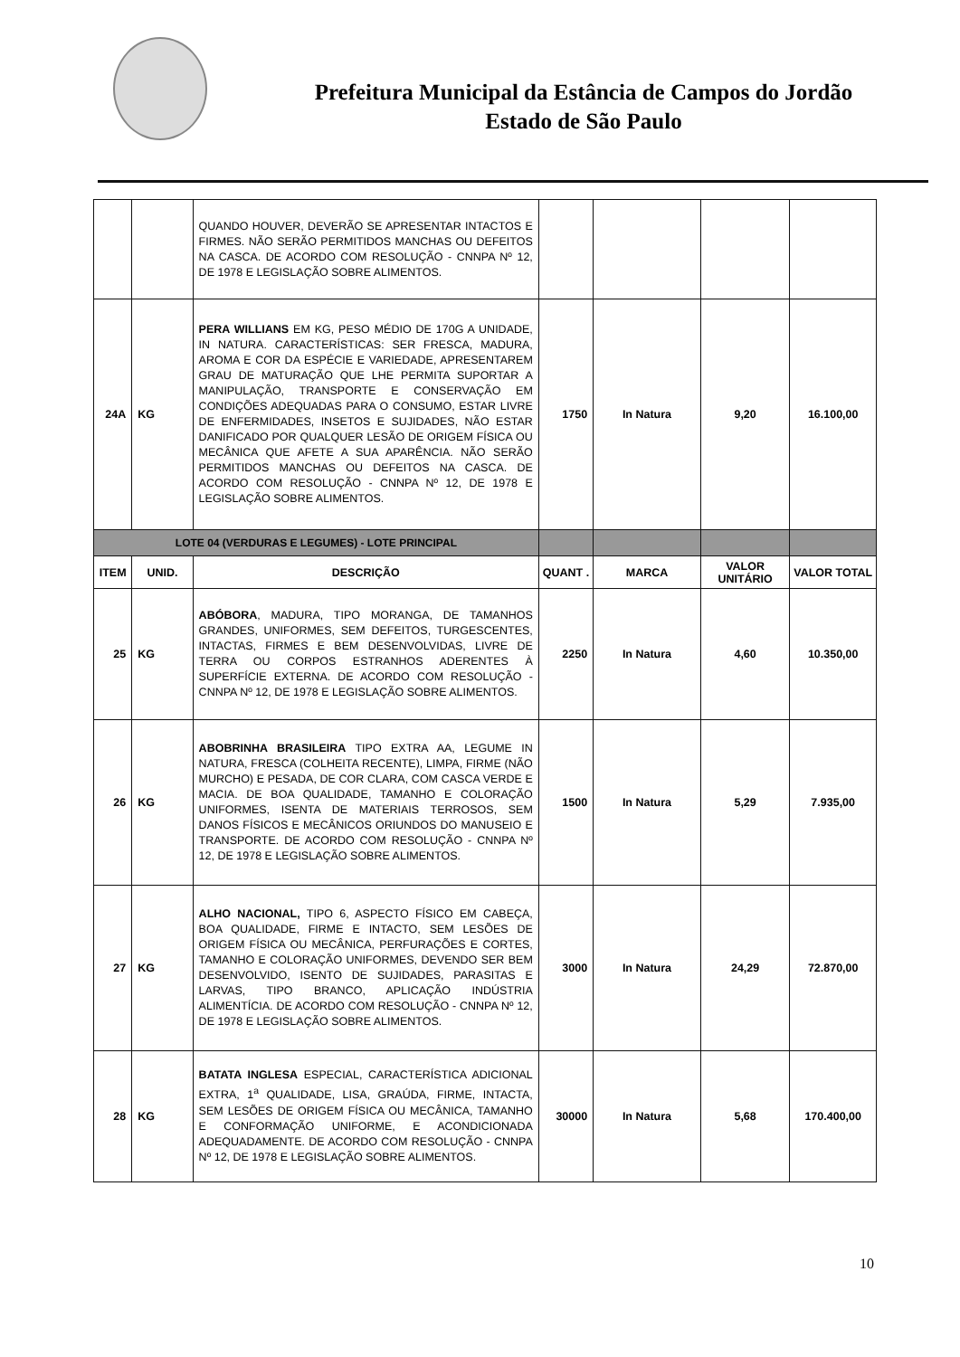Prefeitura Municipal da Estância de Campos do Jordão
Estado de São Paulo
| | | QUANDO HOUVER, DEVERÃO SE APRESENTAR INTACTOS E FIRMES. NÃO SERÃO PERMITIDOS MANCHAS OU DEFEITOS NA CASCA. DE ACORDO COM RESOLUÇÃO - CNNPA Nº 12, DE 1978 E LEGISLAÇÃO SOBRE ALIMENTOS. | | | | |
| 24A | KG | PERA WILLIANS EM KG, PESO MÉDIO DE 170G A UNIDADE, IN NATURA. CARACTERÍSTICAS: SER FRESCA, MADURA, AROMA E COR DA ESPÉCIE E VARIEDADE, APRESENTAREM GRAU DE MATURAÇÃO QUE LHE PERMITA SUPORTAR A MANIPULAÇÃO, TRANSPORTE E CONSERVAÇÃO EM CONDIÇÕES ADEQUADAS PARA O CONSUMO, ESTAR LIVRE DE ENFERMIDADES, INSETOS E SUJIDADES, NÃO ESTAR DANIFICADO POR QUALQUER LESÃO DE ORIGEM FÍSICA OU MECÂNICA QUE AFETE A SUA APARÊNCIA. NÃO SERÃO PERMITIDOS MANCHAS OU DEFEITOS NA CASCA. DE ACORDO COM RESOLUÇÃO - CNNPA Nº 12, DE 1978 E LEGISLAÇÃO SOBRE ALIMENTOS. | 1750 | In Natura | 9,20 | 16.100,00 |
| LOTE 04 (VERDURAS E LEGUMES) - LOTE PRINCIPAL | | | | | | |
| ITEM | UNID. | DESCRIÇÃO | QUANT . | MARCA | VALOR UNITÁRIO | VALOR TOTAL |
| 25 | KG | ABÓBORA , MADURA, TIPO MORANGA, DE TAMANHOS GRANDES, UNIFORMES, SEM DEFEITOS, TURGESCENTES, INTACTAS, FIRMES E BEM DESENVOLVIDAS, LIVRE DE TERRA OU CORPOS ESTRANHOS ADERENTES À SUPERFÍCIE EXTERNA. DE ACORDO COM RESOLUÇÃO - CNNPA Nº 12, DE 1978 E LEGISLAÇÃO SOBRE ALIMENTOS. | 2250 | In Natura | 4,60 | 10.350,00 |
| 26 | KG | ABOBRINHA BRASILEIRA TIPO EXTRA AA, LEGUME IN NATURA, FRESCA (COLHEITA RECENTE), LIMPA, FIRME (NÃO MURCHO) E PESADA, DE COR CLARA, COM CASCA VERDE E MACIA. DE BOA QUALIDADE, TAMANHO E COLORAÇÃO UNIFORMES, ISENTA DE MATERIAIS TERROSOS, SEM DANOS FÍSICOS E MECÂNICOS ORIUNDOS DO MANUSEIO E TRANSPORTE. DE ACORDO COM RESOLUÇÃO - CNNPA Nº 12, DE 1978 E LEGISLAÇÃO SOBRE ALIMENTOS. | 1500 | In Natura | 5,29 | 7.935,00 |
| 27 | KG | ALHO NACIONAL, TIPO 6, ASPECTO FÍSICO EM CABEÇA, BOA QUALIDADE, FIRME E INTACTO, SEM LESÕES DE ORIGEM FÍSICA OU MECÂNICA, PERFURAÇÕES E CORTES, TAMANHO E COLORAÇÃO UNIFORMES, DEVENDO SER BEM DESENVOLVIDO, ISENTO DE SUJIDADES, PARASITAS E LARVAS, TIPO BRANCO, APLICAÇÃO INDÚSTRIA ALIMENTÍCIA. DE ACORDO COM RESOLUÇÃO - CNNPA Nº 12, DE 1978 E LEGISLAÇÃO SOBRE ALIMENTOS. | 3000 | In Natura | 24,29 | 72.870,00 |
| 28 | KG | BATATA INGLESA ESPECIAL, CARACTERÍSTICA ADICIONAL EXTRA, 1<sup>a</sup> QUALIDADE, LISA, GRAÚDA, FIRME, INTACTA, SEM LESÕES DE ORIGEM FÍSICA OU MECÂNICA, TAMANHO E CONFORMAÇÃO UNIFORME, E ACONDICIONADA ADEQUADAMENTE. DE ACORDO COM RESOLUÇÃO - CNNPA Nº 12, DE 1978 E LEGISLAÇÃO SOBRE ALIMENTOS. | 30000 | In Natura | 5,68 | 170.400,00 |
10